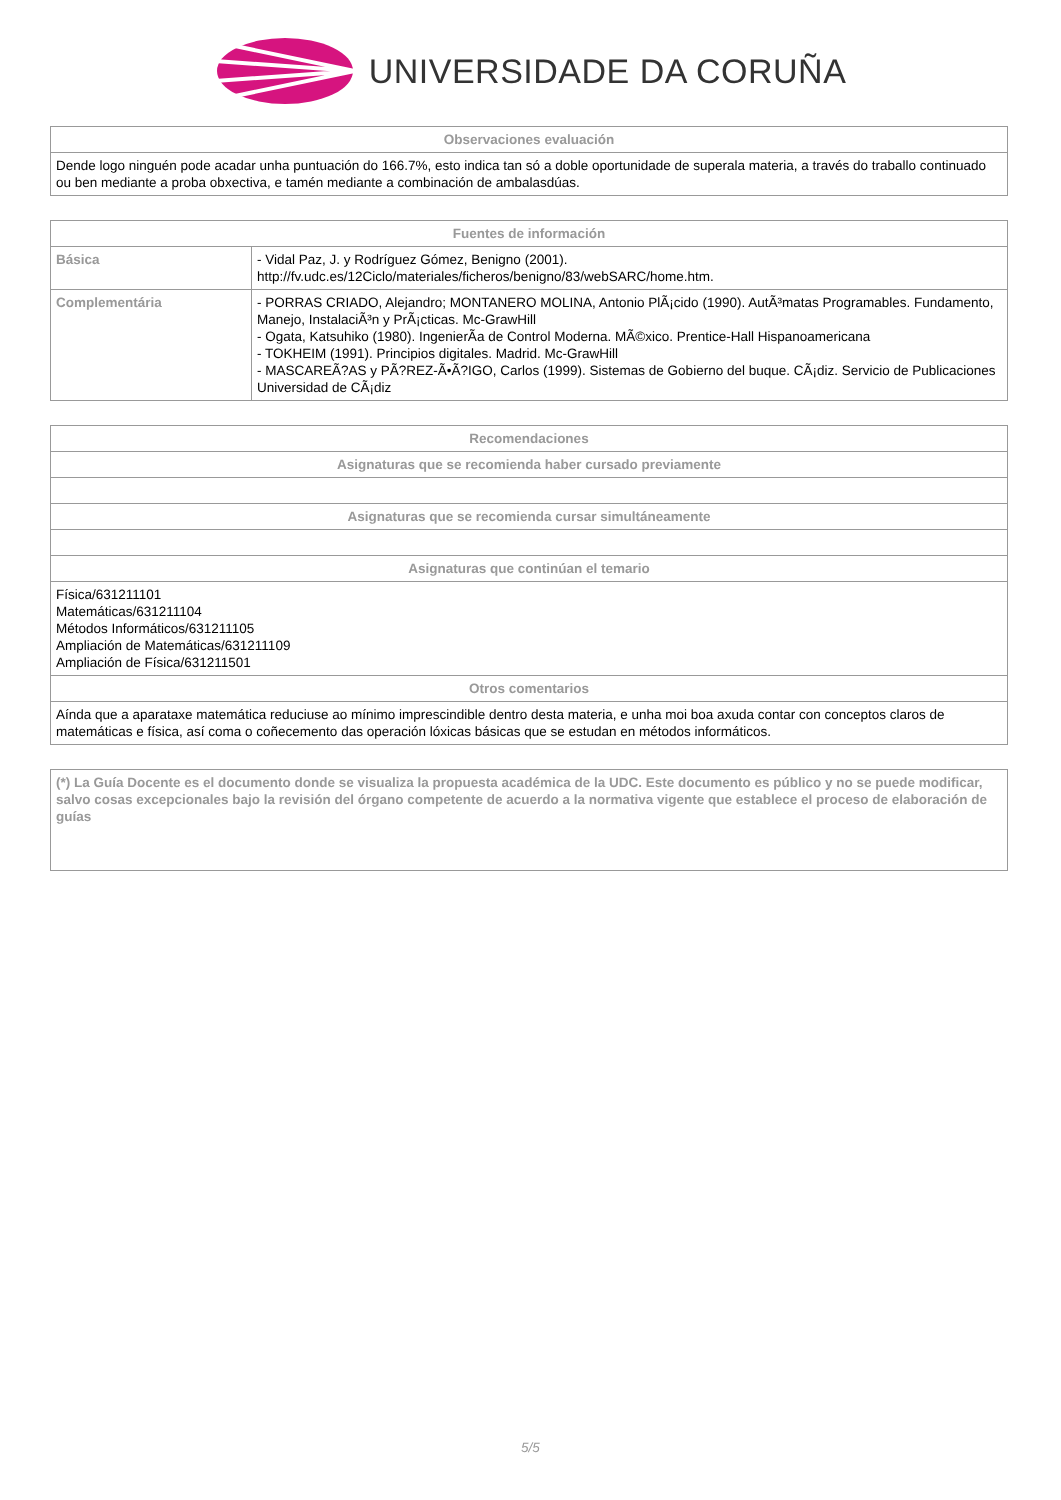UNIVERSIDADE DA CORUÑA
| Observaciones evaluación |
| --- |
| Dende logo ninguén pode acadar unha puntuación do 166.7%, esto indica tan só a doble oportunidade de superala materia, a través do traballo continuado ou ben mediante a proba obxectiva, e tamén mediante a combinación de ambalasdúas. |
| Fuentes de información | |
| --- | --- |
| Básica | - Vidal Paz, J. y Rodríguez Gómez, Benigno (2001). http://fv.udc.es/12Ciclo/materiales/ficheros/benigno/83/webSARC/home.htm. |
| Complementária | - PORRAS CRIADO, Alejandro; MONTANERO MOLINA, Antonio PlÃ¡cido (1990). AutÃ³matas Programables. Fundamento, Manejo, InstalaciÃ³n y PrÃ¡cticas. Mc-GrawHill - Ogata, Katsuhiko (1980). IngenierÃ­a de Control Moderna. MÃ©xico. Prentice-Hall Hispanoamericana - TOKHEIM (1991). Principios digitales. Madrid. Mc-GrawHill - MASCAREÃ?AS y PÃ?REZ-Ã•Ã?IGO, Carlos (1999). Sistemas de Gobierno del buque. CÃ¡diz. Servicio de Publicaciones Universidad de CÃ¡diz |
| Recomendaciones |
| --- |
| Asignaturas que se recomienda haber cursado previamente |
| Asignaturas que se recomienda cursar simultáneamente |
| Asignaturas que continúan el temario |
| Física/631211101 Matemáticas/631211104 Métodos Informáticos/631211105 Ampliación de Matemáticas/631211109 Ampliación de Física/631211501 |
| Otros comentarios |
| Aínda que a aparataxe matemática reduciuse ao mínimo imprescindible dentro desta materia, e unha moi boa axuda contar con conceptos claros de matemáticas e física, así coma o coñecemento das operación lóxicas básicas que se estudan en métodos informáticos. |
| (*) La Guía Docente es el documento donde se visualiza la propuesta académica de la UDC. Este documento es público y no se puede modificar, salvo cosas excepcionales bajo la revisión del órgano competente de acuerdo a la normativa vigente que establece el proceso de elaboración de guías |
5/5